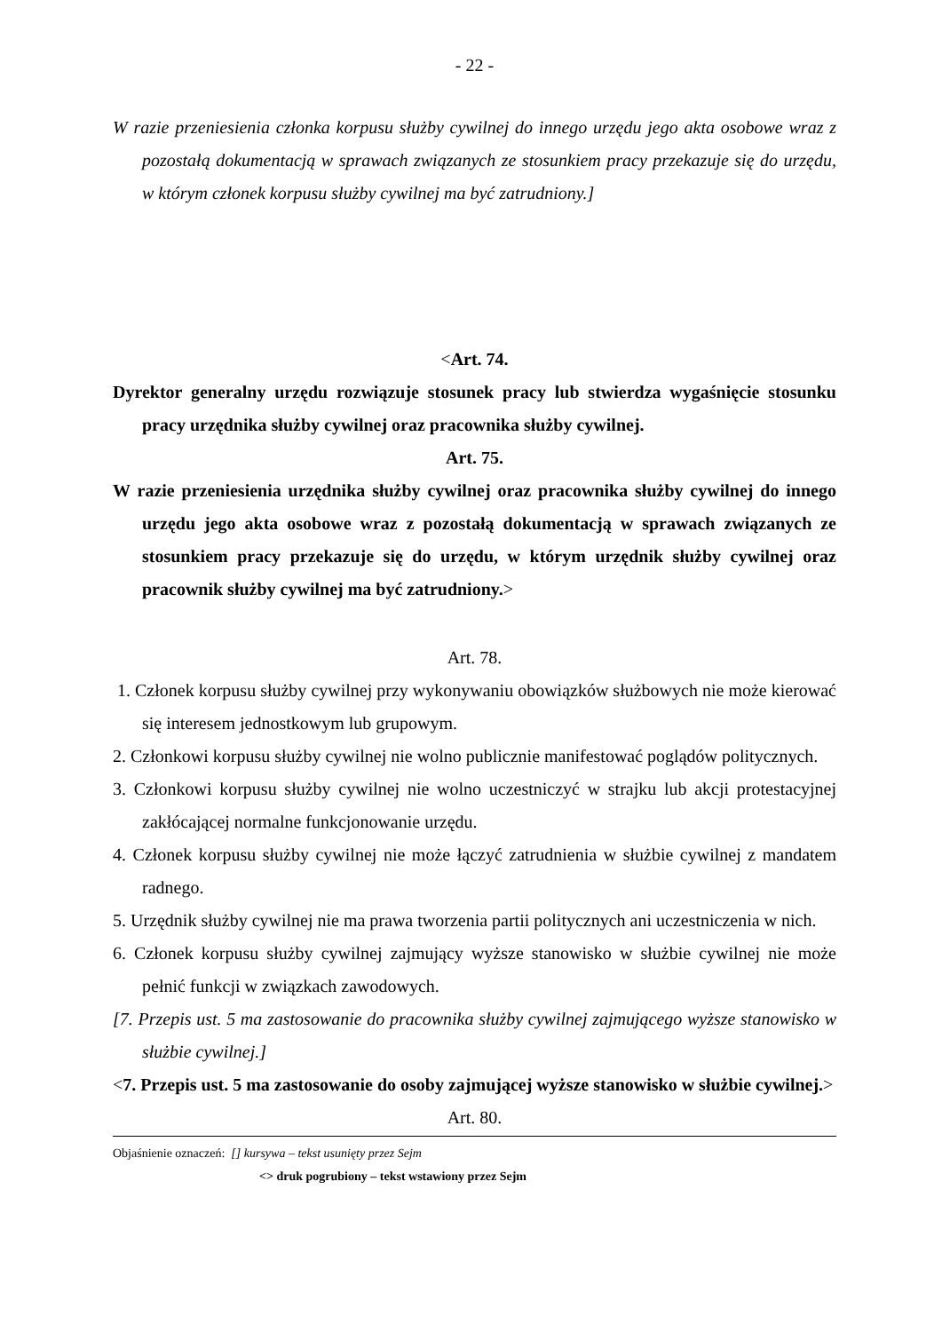- 22 -
W razie przeniesienia członka korpusu służby cywilnej do innego urzędu jego akta osobowe wraz z pozostałą dokumentacją w sprawach związanych ze stosunkiem pracy przekazuje się do urzędu, w którym członek korpusu służby cywilnej ma być zatrudniony.]
<Art. 74.
Dyrektor generalny urzędu rozwiązuje stosunek pracy lub stwierdza wygaśnięcie stosunku pracy urzędnika służby cywilnej oraz pracownika służby cywilnej.
Art. 75.
W razie przeniesienia urzędnika służby cywilnej oraz pracownika służby cywilnej do innego urzędu jego akta osobowe wraz z pozostałą dokumentacją w sprawach związanych ze stosunkiem pracy przekazuje się do urzędu, w którym urzędnik służby cywilnej oraz pracownik służby cywilnej ma być zatrudniony.>
Art. 78.
1. Członek korpusu służby cywilnej przy wykonywaniu obowiązków służbowych nie może kierować się interesem jednostkowym lub grupowym.
2. Członkowi korpusu służby cywilnej nie wolno publicznie manifestować poglądów politycznych.
3. Członkowi korpusu służby cywilnej nie wolno uczestniczyć w strajku lub akcji protestacyjnej zakłócającej normalne funkcjonowanie urzędu.
4. Członek korpusu służby cywilnej nie może łączyć zatrudnienia w służbie cywilnej z mandatem radnego.
5. Urzędnik służby cywilnej nie ma prawa tworzenia partii politycznych ani uczestniczenia w nich.
6. Członek korpusu służby cywilnej zajmujący wyższe stanowisko w służbie cywilnej nie może pełnić funkcji w związkach zawodowych.
[7. Przepis ust. 5 ma zastosowanie do pracownika służby cywilnej zajmującego wyższe stanowisko w służbie cywilnej.]
<7. Przepis ust. 5 ma zastosowanie do osoby zajmującej wyższe stanowisko w służbie cywilnej.>
Art. 80.
Objaśnienie oznaczeń: [] kursywa – tekst usunięty przez Sejm
<> druk pogrubiony – tekst wstawiony przez Sejm